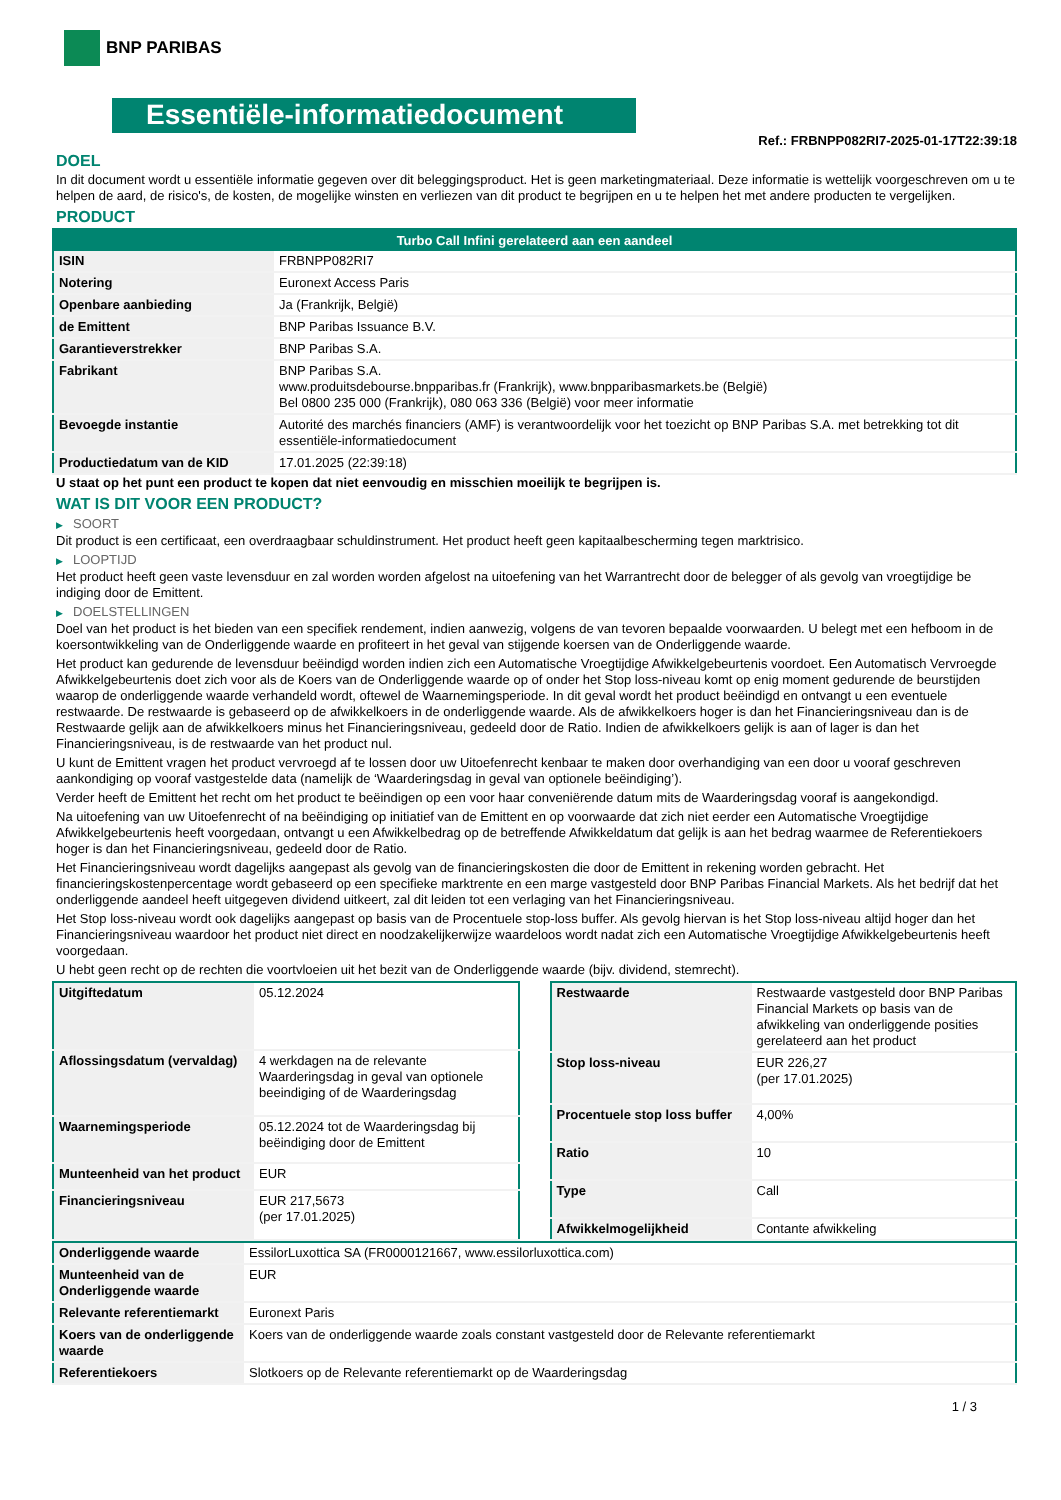BNP PARIBAS
Essentiële-informatiedocument
Ref.: FRBNPP082RI7-2025-01-17T22:39:18
DOEL
In dit document wordt u essentiële informatie gegeven over dit beleggingsproduct. Het is geen marketingmateriaal. Deze informatie is wettelijk voorgeschreven om u te helpen de aard, de risico's, de kosten, de mogelijke winsten en verliezen van dit product te begrijpen en u te helpen het met andere producten te vergelijken.
PRODUCT
| Turbo Call Infini gerelateerd aan een aandeel | |
| --- | --- |
| ISIN | FRBNPP082RI7 |
| Notering | Euronext Access Paris |
| Openbare aanbieding | Ja (Frankrijk, België) |
| de Emittent | BNP Paribas Issuance B.V. |
| Garantieverstrekker | BNP Paribas S.A. |
| Fabrikant | BNP Paribas S.A. www.produitsdebourse.bnpparibas.fr (Frankrijk), www.bnpparibasmarkets.be (België) Bel 0800 235 000 (Frankrijk), 080 063 336 (België) voor meer informatie |
| Bevoegde instantie | Autorité des marchés financiers (AMF) is verantwoordelijk voor het toezicht op BNP Paribas S.A. met betrekking tot dit essentiële-informatiedocument |
| Productiedatum van de KID | 17.01.2025 (22:39:18) |
U staat op het punt een product te kopen dat niet eenvoudig en misschien moeilijk te begrijpen is.
WAT IS DIT VOOR EEN PRODUCT?
▶ SOORT
Dit product is een certificaat, een overdraagbaar schuldinstrument. Het product heeft geen kapitaalbescherming tegen marktrisico.
▶ LOOPTIJD
Het product heeft geen vaste levensduur en zal worden worden afgelost na uitoefening van het Warrantrecht door de belegger of als gevolg van vroegtijdige be indiging door de Emittent.
▶ DOELSTELLINGEN
Doel van het product is het bieden van een specifiek rendement, indien aanwezig, volgens de van tevoren bepaalde voorwaarden. U belegt met een hefboom in de koersontwikkeling van de Onderliggende waarde en profiteert in het geval van stijgende koersen van de Onderliggende waarde.
Het product kan gedurende de levensduur beëindigd worden indien zich een Automatische Vroegtijdige Afwikkelgebeurtenis voordoet. Een Automatisch Vervroegde Afwikkelgebeurtenis doet zich voor als de Koers van de Onderliggende waarde op of onder het Stop loss-niveau komt op enig moment gedurende de beurstijden waarop de onderliggende waarde verhandeld wordt, oftewel de Waarnemingsperiode. In dit geval wordt het product beëindigd en ontvangt u een eventuele restwaarde. De restwaarde is gebaseerd op de afwikkelkoers in de onderliggende waarde. Als de afwikkelkoers hoger is dan het Financieringsniveau dan is de Restwaarde gelijk aan de afwikkelkoers minus het Financieringsniveau, gedeeld door de Ratio. Indien de afwikkelkoers gelijk is aan of lager is dan het Financieringsniveau, is de restwaarde van het product nul.
U kunt de Emittent vragen het product vervroegd af te lossen door uw Uitoefenrecht kenbaar te maken door overhandiging van een door u vooraf geschreven aankondiging op vooraf vastgestelde data (namelijk de ‘Waarderingsdag in geval van optionele beëindiging’).
Verder heeft de Emittent het recht om het product te beëindigen op een voor haar conveniërende datum mits de Waarderingsdag vooraf is aangekondigd.
Na uitoefening van uw Uitoefenrecht of na beëindiging op initiatief van de Emittent en op voorwaarde dat zich niet eerder een Automatische Vroegtijdige Afwikkelgebeurtenis heeft voorgedaan, ontvangt u een Afwikkelbedrag op de betreffende Afwikkeldatum dat gelijk is aan het bedrag waarmee de Referentiekoers hoger is dan het Financieringsniveau, gedeeld door de Ratio.
Het Financieringsniveau wordt dagelijks aangepast als gevolg van de financieringskosten die door de Emittent in rekening worden gebracht. Het financieringskostenpercentage wordt gebaseerd op een specifieke marktrente en een marge vastgesteld door BNP Paribas Financial Markets. Als het bedrijf dat het onderliggende aandeel heeft uitgegeven dividend uitkeert, zal dit leiden tot een verlaging van het Financieringsniveau.
Het Stop loss-niveau wordt ook dagelijks aangepast op basis van de Procentuele stop-loss buffer. Als gevolg hiervan is het Stop loss-niveau altijd hoger dan het Financieringsniveau waardoor het product niet direct en noodzakelijkerwijze waardeloos wordt nadat zich een Automatische Vroegtijdige Afwikkelgebeurtenis heeft voorgedaan.
U hebt geen recht op de rechten die voortvloeien uit het bezit van de Onderliggende waarde (bijv. dividend, stemrecht).
| Uitgiftedatum | 05.12.2024 |
| Aflossingsdatum (vervaldag) | 4 werkdagen na de relevante Waarderingsdag in geval van optionele beeindiging of de Waarderingsdag |
| Waarnemingsperiode | 05.12.2024 tot de Waarderingsdag bij beëindiging door de Emittent |
| Munteenheid van het product | EUR |
| Financieringsniveau | EUR 217,5673 (per 17.01.2025) |
| Restwaarde | Restwaarde vastgesteld door BNP Paribas Financial Markets op basis van de afwikkeling van onderliggende posities gerelateerd aan het product |
| Stop loss-niveau | EUR 226,27 (per 17.01.2025) |
| Procentuele stop loss buffer | 4,00% |
| Ratio | 10 |
| Type | Call |
| Afwikkelmogelijkheid | Contante afwikkeling |
| Onderliggende waarde | EssilorLuxottica SA (FR0000121667, www.essilorluxottica.com) |
| Munteenheid van de Onderliggende waarde | EUR |
| Relevante referentiemarkt | Euronext Paris |
| Koers van de onderliggende waarde | Koers van de onderliggende waarde zoals constant vastgesteld door de Relevante referentiemarkt |
| Referentiekoers | Slotkoers op de Relevante referentiemarkt op de Waarderingsdag |
1 / 3